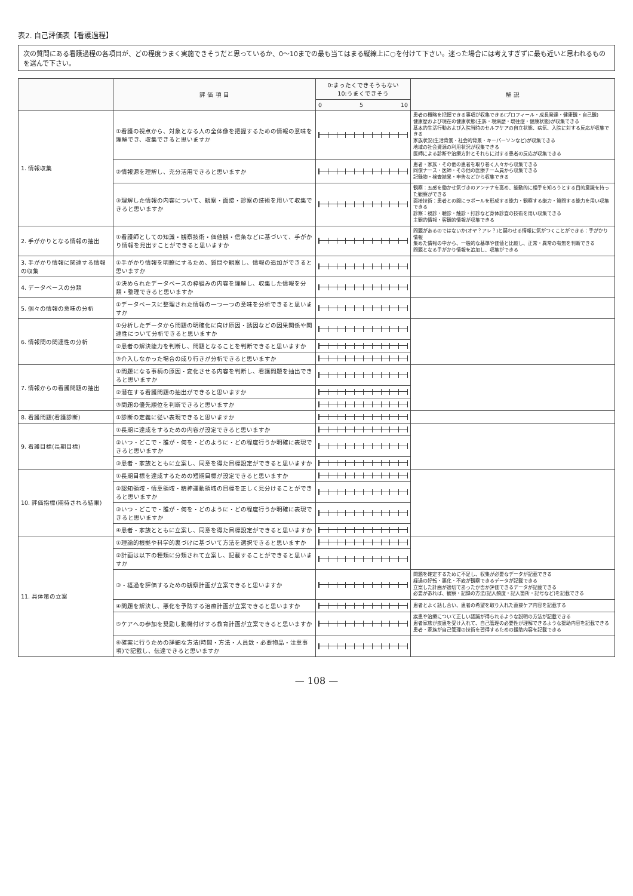表2. 自己評価表【看護過程】
次の質問にある看護過程の各項目が、どの程度うまく実施できそうだと思っているか、0～10までの最も当てはまる縦線上に○を付けて下さい。迷った場合には考えすぎずに最も近いと思われるものを選んで下さい。
| | 評 価 項 目 | 0:まったくできそうもない 10:うまくできそう | 解 説 |
| --- | --- | --- | --- |
| | | 0 5 10 | |
| 1. 情報収集 | ①看護の視点から、対象となる人の全体像を把握するための情報の意味を理解でき、収集できると思いますか | | 患者の概略を把握できる事項が収集できる(プロフィール・成長発達・健康観・自己観) 健康歴および現在の健康状態(主訴・現病歴・既往症・健康状態)が収集できる 基本的生活行動および入院当時のセルフケアの自立状態、病気、入院に対する反応が収集できる 家族状況(生活背景・社会的背景・キーパーソンなど)が収集できる 地域の社会資源の利用状況が収集できる 医師による診断や治療方針とそれらに対する患者の反応が収集できる |
| | ②情報源を理解し、充分活用できると思いますか | | 患者・家族・その他の患者を取り巻く人々から収集できる 同僚ナース・医師・その他の医療チーム員から収集できる 記録物・検査結果・申告などから収集できる |
| | ③理解した情報の内容について、観察・面接・診察の技術を用いて収集できると思いますか | | 観察：五感を働かせ気づきのアンテナを高め、能動的に相手を知ろうとする目的意識を持った観察ができる 面接技術：患者との間にラポールを形成する能力・観察する能力・質問する能力を用い収集できる 診察：視診・聴診・触診・打診など身体診査の技術を用い収集できる 主観的情報・客観的情報が収集できる |
| 2. 手がかりとなる情報の抽出 | ①看護師としての知識・観察技術・価値観・信条などに基づいて、手がかり情報を見出すことができると思いますか | | 問題があるのではないか(オヤ？アレ？)と疑わせる情報に気がつくことができる：手がかり情報 集めた情報の中から、一般的な基準や価値と比較し、正常・異常の有無を判断できる 問題となる手がかり情報を追加し、収集ができる |
| 3. 手がかり情報に関連する情報の収集 | ①手がかり情報を明瞭にするため、質問や観察し、情報の追加ができると思いますか | | |
| 4. データベースの分類 | ①決められたデータベースの枠組みの内容を理解し、収集した情報を分類・整理できると思いますか | | |
| 5. 個々の情報の意味の分析 | ①データベースに整理された情報の一つ一つの意味を分析できると思いますか | | |
| 6. 情報間の関連性の分析 | ①分析したデータから問題の明確化に向け原因・誘因などの因果関係や関連性について分析できると思いますか | | |
| | ②患者の解決能力を判断し、問題となることを判断できると思いますか | | |
| | ③介入しなかった場合の成り行きが分析できると思いますか | | |
| 7. 情報からの看護問題の抽出 | ①問題になる事柄の原因・変化させる内容を判断し、看護問題を抽出できると思いますか | | |
| | ②潜在する看護問題の抽出ができると思いますか | | |
| | ③問題の優先順位を判断できると思いますか | | |
| 8. 看護問題(看護診断) | ①診断の定義に従い表現できると思いますか | | |
| 9. 看護目標(長期目標) | ①長期に達成をするための内容が設定できると思いますか | | |
| | ②いつ・どこで・誰が・何を・どのように・どの程度行うか明確に表現できると思いますか | | |
| | ③患者・家族とともに立案し、同意を得た目標設定ができると思いますか | | |
| 10. 評価指標(期待される結果) | ①長期目標を達成するための短期目標が設定できると思いますか | | |
| | ②認知領域・情意領域・精神運動領域の目標を正しく見分けることができると思いますか | | |
| | ③いつ・どこで・誰が・何を・どのように・どの程度行うか明確に表現できると思いますか | | |
| | ④患者・家族とともに立案し、同意を得た目標設定ができると思いますか | | |
| 11. 具体策の立案 | ①理論的根拠や科学的裏づけに基づいて方法を選択できると思いますか | | |
| | ②計画は以下の種類に分類されて立案し、記載することができると思いますか | | |
| | ③・経過を評価するための観察計画が立案できると思いますか | | 問題を確定するために不足し、収集が必要なデータが記載できる 経過の好転・悪化・不変が観察できるデータが記載できる 立案した計画が適切であったか否か評価できるデータが記載できる 必要があれば、観察・記録の方法(記入頻度・記入箇所・記号など)を記載できる |
| | ④問題を解決し、悪化を予防する治療計画が立案できると思いますか | | 患者とよく話し合い、患者の希望を取り入れた直接ケア内容を記載する |
| | ⑤ケアへの参加を奨励し動機付けする教育計画が立案できると思いますか | | 疾患や治療について正しい認識が得られるような説明の方法が記載できる 患者家族が疾患を受け入れて、自己管理の必要性が理解できるような援助内容を記載できる 患者・家族が自己管理の技術を習得するための援助内容を記載できる |
| | ⑥確実に行うための詳細な方法(時間・方法・人員数・必要物品・注意事項)で記載し、伝達できると思いますか | | |
— 108 —